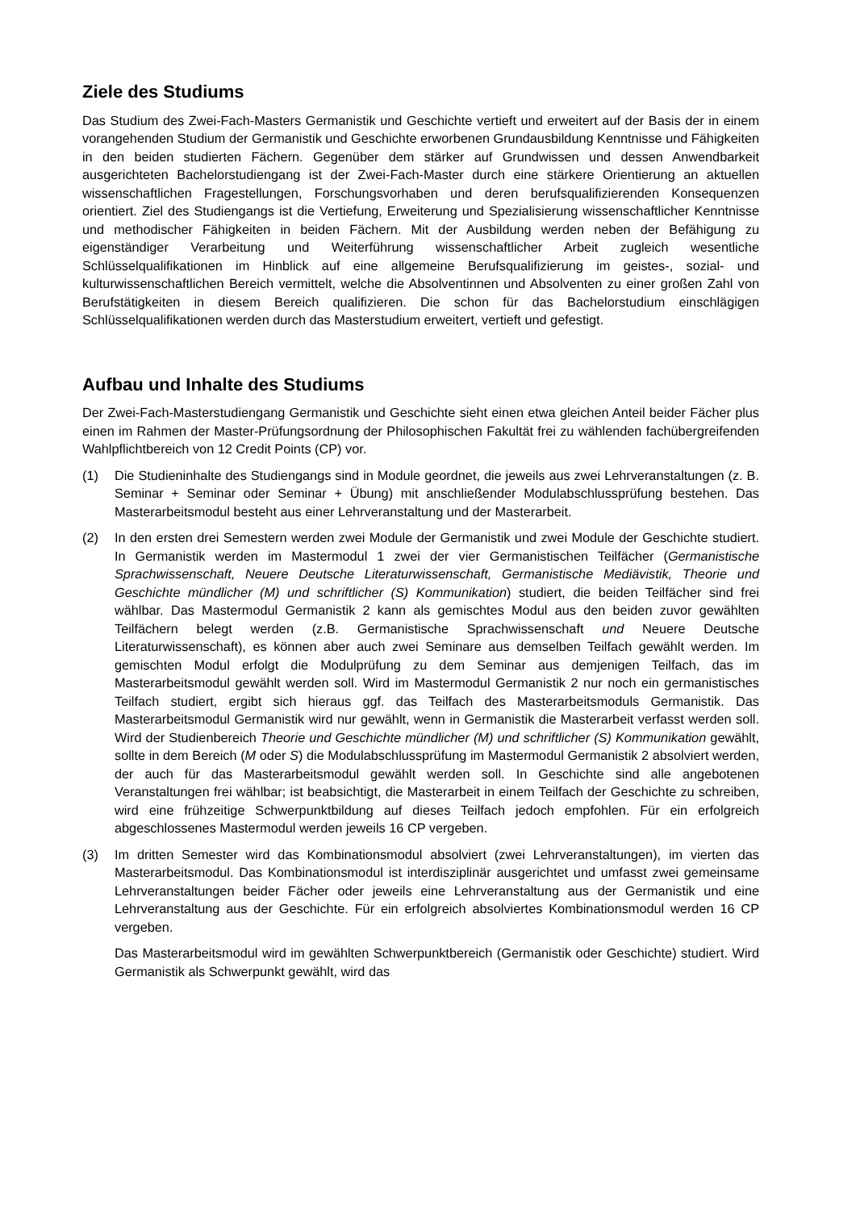Ziele des Studiums
Das Studium des Zwei-Fach-Masters Germanistik und Geschichte vertieft und erweitert auf der Basis der in einem vorangehenden Studium der Germanistik und Geschichte erworbenen Grundausbildung Kenntnisse und Fähigkeiten in den beiden studierten Fächern. Gegenüber dem stärker auf Grundwissen und dessen Anwendbarkeit ausgerichteten Bachelorstudiengang ist der Zwei-Fach-Master durch eine stärkere Orientierung an aktuellen wissenschaftlichen Fragestellungen, Forschungsvorhaben und deren berufsqualifizierenden Konsequenzen orientiert. Ziel des Studiengangs ist die Vertiefung, Erweiterung und Spezialisierung wissenschaftlicher Kenntnisse und methodischer Fähigkeiten in beiden Fächern. Mit der Ausbildung werden neben der Befähigung zu eigenständiger Verarbeitung und Weiterführung wissenschaftlicher Arbeit zugleich wesentliche Schlüsselqualifikationen im Hinblick auf eine allgemeine Berufsqualifizierung im geistes-, sozial- und kulturwissenschaftlichen Bereich vermittelt, welche die Absolventinnen und Absolventen zu einer großen Zahl von Berufstätigkeiten in diesem Bereich qualifizieren. Die schon für das Bachelorstudium einschlägigen Schlüsselqualifikationen werden durch das Masterstudium erweitert, vertieft und gefestigt.
Aufbau und Inhalte des Studiums
Der Zwei-Fach-Masterstudiengang Germanistik und Geschichte sieht einen etwa gleichen Anteil beider Fächer plus einen im Rahmen der Master-Prüfungsordnung der Philosophischen Fakultät frei zu wählenden fachübergreifenden Wahlpflichtbereich von 12 Credit Points (CP) vor.
(1) Die Studieninhalte des Studiengangs sind in Module geordnet, die jeweils aus zwei Lehrveranstaltungen (z. B. Seminar + Seminar oder Seminar + Übung) mit anschließender Modulabschlussprüfung bestehen. Das Masterarbeitsmodul besteht aus einer Lehrveranstaltung und der Masterarbeit.
(2) In den ersten drei Semestern werden zwei Module der Germanistik und zwei Module der Geschichte studiert. In Germanistik werden im Mastermodul 1 zwei der vier Germanistischen Teilfächer (Germanistische Sprachwissenschaft, Neuere Deutsche Literaturwissenschaft, Germanistische Mediävistik, Theorie und Geschichte mündlicher (M) und schriftlicher (S) Kommunikation) studiert, die beiden Teilfächer sind frei wählbar. Das Mastermodul Germanistik 2 kann als gemischtes Modul aus den beiden zuvor gewählten Teilfächern belegt werden (z.B. Germanistische Sprachwissenschaft und Neuere Deutsche Literaturwissenschaft), es können aber auch zwei Seminare aus demselben Teilfach gewählt werden. Im gemischten Modul erfolgt die Modulprüfung zu dem Seminar aus demjenigen Teilfach, das im Masterarbeitsmodul gewählt werden soll. Wird im Mastermodul Germanistik 2 nur noch ein germanistisches Teilfach studiert, ergibt sich hieraus ggf. das Teilfach des Masterarbeitsmoduls Germanistik. Das Masterarbeitsmodul Germanistik wird nur gewählt, wenn in Germanistik die Masterarbeit verfasst werden soll. Wird der Studienbereich Theorie und Geschichte mündlicher (M) und schriftlicher (S) Kommunikation gewählt, sollte in dem Bereich (M oder S) die Modulabschlussprüfung im Mastermodul Germanistik 2 absolviert werden, der auch für das Masterarbeitsmodul gewählt werden soll. In Geschichte sind alle angebotenen Veranstaltungen frei wählbar; ist beabsichtigt, die Masterarbeit in einem Teilfach der Geschichte zu schreiben, wird eine frühzeitige Schwerpunktbildung auf dieses Teilfach jedoch empfohlen. Für ein erfolgreich abgeschlossenes Mastermodul werden jeweils 16 CP vergeben.
(3) Im dritten Semester wird das Kombinationsmodul absolviert (zwei Lehrveranstaltungen), im vierten das Masterarbeitsmodul. Das Kombinationsmodul ist interdisziplinär ausgerichtet und umfasst zwei gemeinsame Lehrveranstaltungen beider Fächer oder jeweils eine Lehrveranstaltung aus der Germanistik und eine Lehrveranstaltung aus der Geschichte. Für ein erfolgreich absolviertes Kombinationsmodul werden 16 CP vergeben.
Das Masterarbeitsmodul wird im gewählten Schwerpunktbereich (Germanistik oder Geschichte) studiert. Wird Germanistik als Schwerpunkt gewählt, wird das